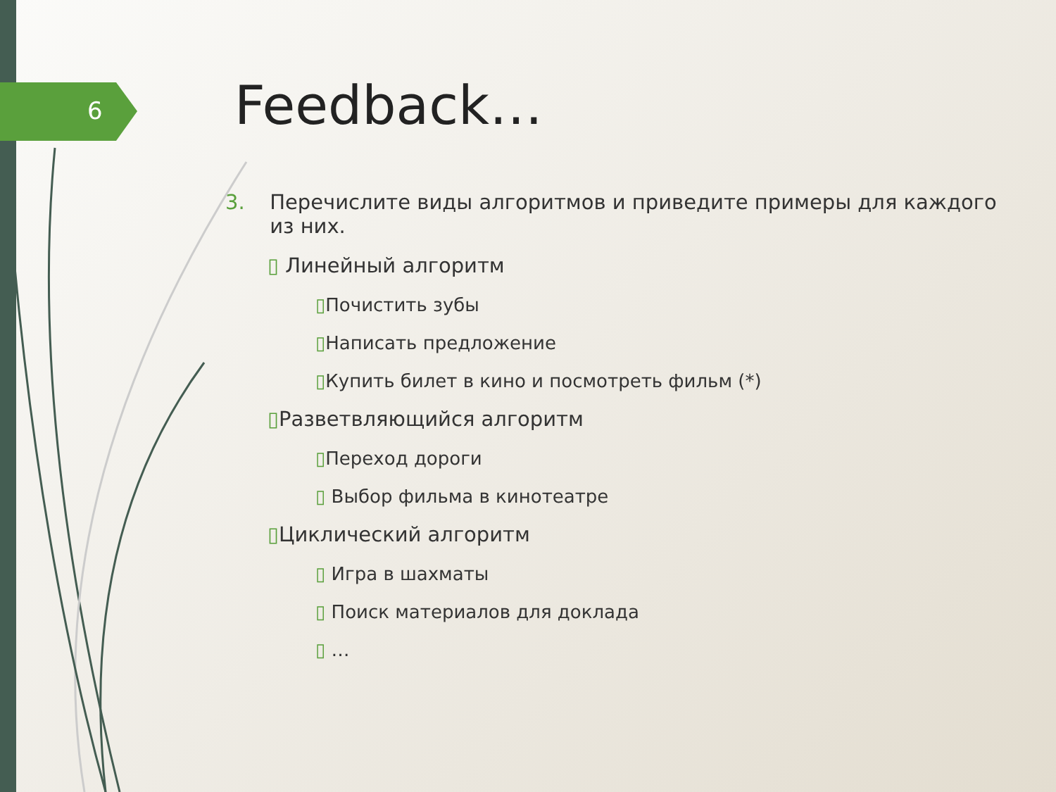6 Feedback…
3. Перечислите виды алгоритмов и приведите примеры для каждого из них.
▯ Линейный алгоритм
▯Почистить зубы
▯Написать предложение
▯Купить билет в кино и посмотреть фильм (*)
▯Разветвляющийся алгоритм
▯Переход дороги
▯ Выбор фильма в кинотеатре
▯Циклический алгоритм
▯ Игра в шахматы
▯ Поиск материалов для доклада
▯ …